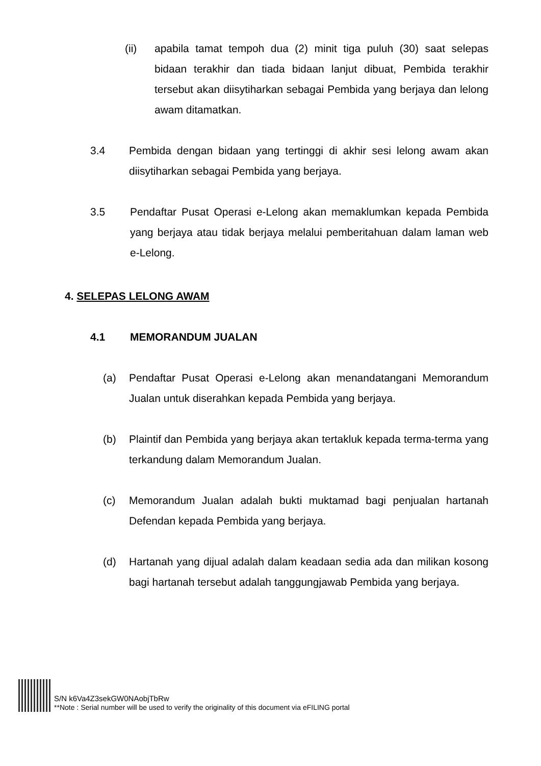(ii) apabila tamat tempoh dua (2) minit tiga puluh (30) saat selepas bidaan terakhir dan tiada bidaan lanjut dibuat, Pembida terakhir tersebut akan diisytiharkan sebagai Pembida yang berjaya dan lelong awam ditamatkan.
3.4 Pembida dengan bidaan yang tertinggi di akhir sesi lelong awam akan diisytiharkan sebagai Pembida yang berjaya.
3.5 Pendaftar Pusat Operasi e-Lelong akan memaklumkan kepada Pembida yang berjaya atau tidak berjaya melalui pemberitahuan dalam laman web e-Lelong.
4. SELEPAS LELONG AWAM
4.1 MEMORANDUM JUALAN
(a) Pendaftar Pusat Operasi e-Lelong akan menandatangani Memorandum Jualan untuk diserahkan kepada Pembida yang berjaya.
(b) Plaintif dan Pembida yang berjaya akan tertakluk kepada terma-terma yang terkandung dalam Memorandum Jualan.
(c) Memorandum Jualan adalah bukti muktamad bagi penjualan hartanah Defendan kepada Pembida yang berjaya.
(d) Hartanah yang dijual adalah dalam keadaan sedia ada dan milikan kosong bagi hartanah tersebut adalah tanggungjawab Pembida yang berjaya.
S/N k6Va4Z3sekGW0NAobjTbRw
**Note : Serial number will be used to verify the originality of this document via eFILING portal